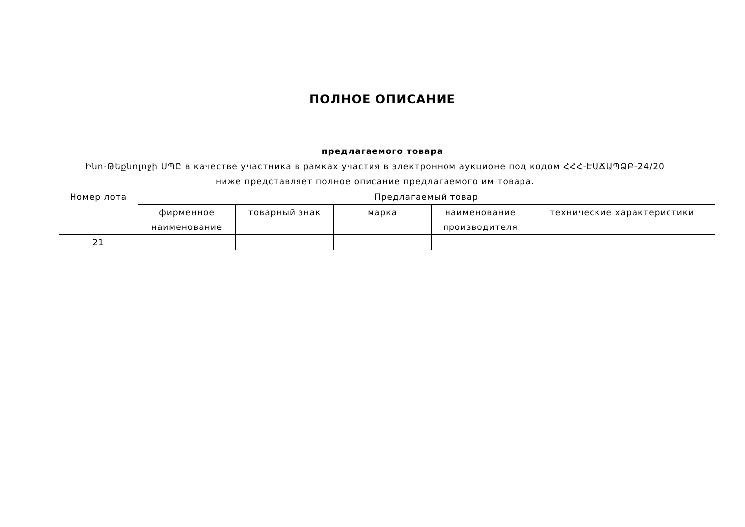ПОЛНОЕ ОПИСАНИЕ
предлагаемого товара
Ինո-Թեքնոլոջի ՍՊԸ в качестве участника в рамках участия в электронном аукционе под кодом ՀՀՀ-ԷԱՃԱՊՁԲ-24/20 ниже представляет полное описание предлагаемого им товара.
| Номер лота | Предлагаемый товар | | | | |
| --- | --- | --- | --- | --- | --- |
| | фирменное наименование | товарный знак | марка | наименование производителя | технические характеристики |
| 21 | | | | | |